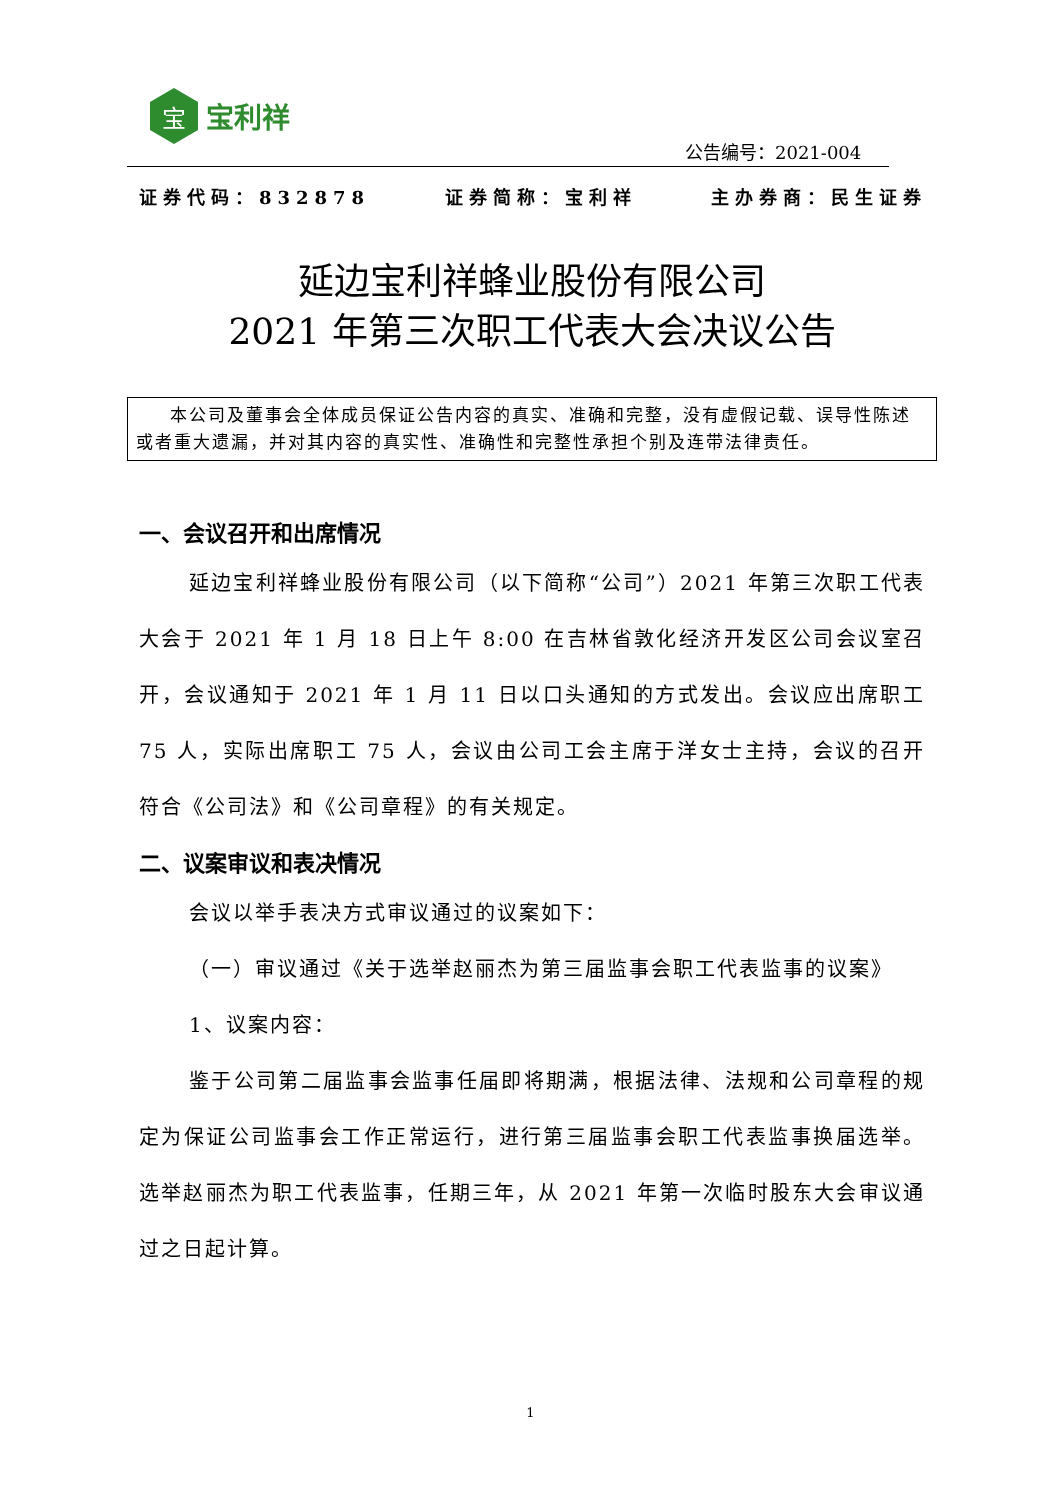宝
宝利祥
公告编号：2021-004
证券代码：832878 证券简称：宝利祥 主办券商：民生证券
延边宝利祥蜂业股份有限公司
2021 年第三次职工代表大会决议公告
本公司及董事会全体成员保证公告内容的真实、准确和完整，没有虚假记载、误导性陈述或者重大遗漏，并对其内容的真实性、准确性和完整性承担个别及连带法律责任。
一、会议召开和出席情况
延边宝利祥蜂业股份有限公司（以下简称“公司”）2021 年第三次职工代表大会于 2021 年 1 月 18 日上午 8:00 在吉林省敦化经济开发区公司会议室召开，会议通知于 2021 年 1 月 11 日以口头通知的方式发出。会议应出席职工 75 人，实际出席职工 75 人，会议由公司工会主席于洋女士主持，会议的召开符合《公司法》和《公司章程》的有关规定。
二、议案审议和表决情况
会议以举手表决方式审议通过的议案如下：
（一）审议通过《关于选举赵丽杰为第三届监事会职工代表监事的议案》
1、议案内容：
鉴于公司第二届监事会监事任届即将期满，根据法律、法规和公司章程的规定为保证公司监事会工作正常运行，进行第三届监事会职工代表监事换届选举。选举赵丽杰为职工代表监事，任期三年，从 2021 年第一次临时股东大会审议通过之日起计算。
1